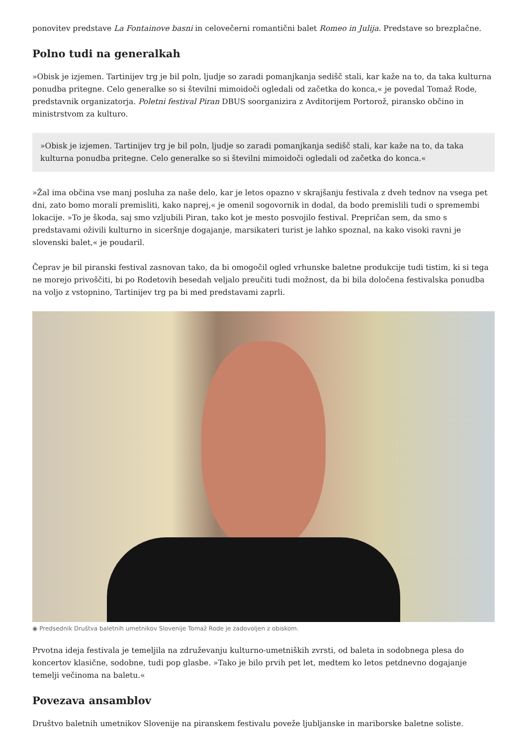ponovitev predstave La Fontainove basni in celovečerni romantični balet Romeo in Julija. Predstave so brezplačne.
Polno tudi na generalkah
»Obisk je izjemen. Tartinijev trg je bil poln, ljudje so zaradi pomanjkanja sedišč stali, kar kaže na to, da taka kulturna ponudba pritegne. Celo generalke so si številni mimoidoči ogledali od začetka do konca,« je povedal Tomaž Rode, predstavnik organizatorja. Poletni festival Piran DBUS soorganizira z Avditorijem Portorož, piransko občino in ministrstvom za kulturo.
»Obisk je izjemen. Tartinijev trg je bil poln, ljudje so zaradi pomanjkanja sedišč stali, kar kaže na to, da taka kulturna ponudba pritegne. Celo generalke so si številni mimoidoči ogledali od začetka do konca.«
»Žal ima občina vse manj posluha za naše delo, kar je letos opazno v skrajšanju festivala z dveh tednov na vsega pet dni, zato bomo morali premisliti, kako naprej,« je omenil sogovornik in dodal, da bodo premislili tudi o spremembi lokacije. »To je škoda, saj smo vzljubili Piran, tako kot je mesto posvojilo festival. Prepričan sem, da smo s predstavami oživili kulturno in siceršnje dogajanje, marsikateri turist je lahko spoznal, na kako visoki ravni je slovenski balet,« je poudaril.
Čeprav je bil piranski festival zasnovan tako, da bi omogočil ogled vrhunske baletne produkcije tudi tistim, ki si tega ne morejo privoščiti, bi po Rodetovih besedah veljalo preučiti tudi možnost, da bi bila določena festivalska ponudba na voljo z vstopnino, Tartinijev trg pa bi med predstavami zaprli.
◉ Predsednik Društva baletnih umetnikov Slovenije Tomaž Rode je zadovoljen z obiskom.
Prvotna ideja festivala je temeljila na združevanju kulturno-umetniških zvrsti, od baleta in sodobnega plesa do koncertov klasične, sodobne, tudi pop glasbe. »Tako je bilo prvih pet let, medtem ko letos petdnevno dogajanje temelji večinoma na baletu.«
Povezava ansamblov
Društvo baletnih umetnikov Slovenije na piranskem festivalu poveže ljubljanske in mariborske baletne soliste.